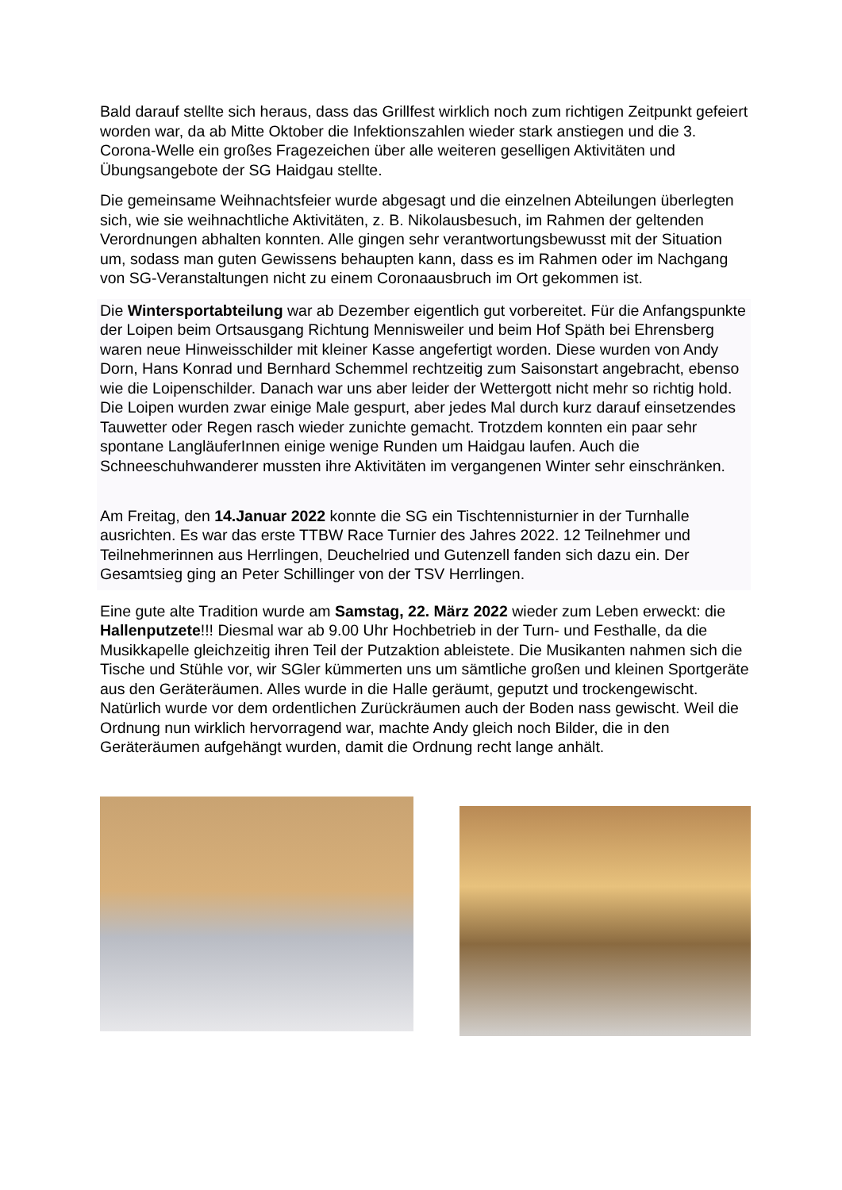Bald darauf stellte sich heraus, dass das Grillfest wirklich noch zum richtigen Zeitpunkt gefeiert worden war, da ab Mitte Oktober die Infektionszahlen wieder stark anstiegen und die 3. Corona-Welle ein großes Fragezeichen über alle weiteren geselligen Aktivitäten und Übungsangebote der SG Haidgau stellte.
Die gemeinsame Weihnachtsfeier wurde abgesagt und die einzelnen Abteilungen überlegten sich, wie sie weihnachtliche Aktivitäten, z. B. Nikolausbesuch, im Rahmen der geltenden Verordnungen abhalten konnten. Alle gingen sehr verantwortungsbewusst mit der Situation um, sodass man guten Gewissens behaupten kann, dass es im Rahmen oder im Nachgang von SG-Veranstaltungen nicht zu einem Coronaausbruch im Ort gekommen ist.
Die Wintersportabteilung war ab Dezember eigentlich gut vorbereitet. Für die Anfangspunkte der Loipen beim Ortsausgang Richtung Mennisweiler und beim Hof Späth bei Ehrensberg waren neue Hinweisschilder mit kleiner Kasse angefertigt worden. Diese wurden von Andy Dorn, Hans Konrad und Bernhard Schemmel rechtzeitig zum Saisonstart angebracht, ebenso wie die Loipenschilder. Danach war uns aber leider der Wettergott nicht mehr so richtig hold. Die Loipen wurden zwar einige Male gespurt, aber jedes Mal durch kurz darauf einsetzendes Tauwetter oder Regen rasch wieder zunichte gemacht. Trotzdem konnten ein paar sehr spontane LangläuferInnen einige wenige Runden um Haidgau laufen. Auch die Schneeschuhwanderer mussten ihre Aktivitäten im vergangenen Winter sehr einschränken.
Am Freitag, den 14.Januar 2022 konnte die SG ein Tischtennisturnier in der Turnhalle ausrichten. Es war das erste TTBW Race Turnier des Jahres 2022. 12 Teilnehmer und Teilnehmerinnen aus Herrlingen, Deuchelried und Gutenzell fanden sich dazu ein. Der Gesamtsieg ging an Peter Schillinger von der TSV Herrlingen.
Eine gute alte Tradition wurde am Samstag, 22. März 2022 wieder zum Leben erweckt: die Hallenputzete!!! Diesmal war ab 9.00 Uhr Hochbetrieb in der Turn- und Festhalle, da die Musikkapelle gleichzeitig ihren Teil der Putzaktion ableistete. Die Musikanten nahmen sich die Tische und Stühle vor, wir SGler kümmerten uns um sämtliche großen und kleinen Sportgeräte aus den Geräteräumen. Alles wurde in die Halle geräumt, geputzt und trockengewischt. Natürlich wurde vor dem ordentlichen Zurückräumen auch der Boden nass gewischt. Weil die Ordnung nun wirklich hervorragend war, machte Andy gleich noch Bilder, die in den Geräteräumen aufgehängt wurden, damit die Ordnung recht lange anhält.